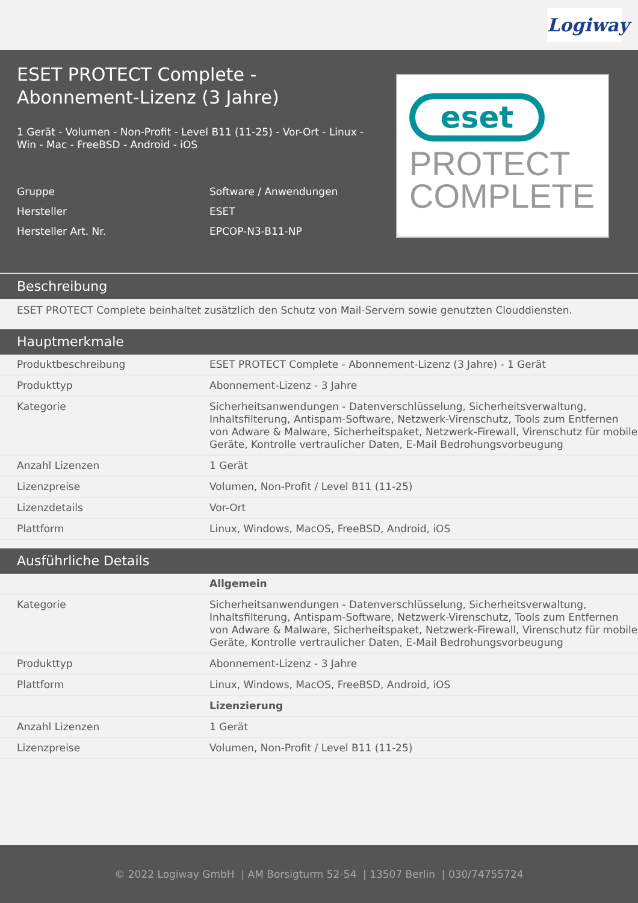Logiway
ESET PROTECT Complete - Abonnement-Lizenz (3 Jahre)
1 Gerät - Volumen - Non-Profit - Level B11 (11-25) - Vor-Ort - Linux - Win - Mac - FreeBSD - Android - iOS
| Gruppe | Software / Anwendungen |
| Hersteller | ESET |
| Hersteller Art. Nr. | EPCOP-N3-B11-NP |
eset
PROTECT
COMPLETE
Beschreibung
ESET PROTECT Complete beinhaltet zusätzlich den Schutz von Mail-Servern sowie genutzten Clouddiensten.
Hauptmerkmale
| Produktbeschreibung | ESET PROTECT Complete - Abonnement-Lizenz (3 Jahre) - 1 Gerät |
| Produkttyp | Abonnement-Lizenz - 3 Jahre |
| Kategorie | Sicherheitsanwendungen - Datenverschlüsselung, Sicherheitsverwaltung, Inhaltsfilterung, Antispam-Software, Netzwerk-Virenschutz, Tools zum Entfernen von Adware & Malware, Sicherheitspaket, Netzwerk-Firewall, Virenschutz für mobile Geräte, Kontrolle vertraulicher Daten, E-Mail Bedrohungsvorbeugung |
| Anzahl Lizenzen | 1 Gerät |
| Lizenzpreise | Volumen, Non-Profit / Level B11 (11-25) |
| Lizenzdetails | Vor-Ort |
| Plattform | Linux, Windows, MacOS, FreeBSD, Android, iOS |
Ausführliche Details
| | Allgemein |
| Kategorie | Sicherheitsanwendungen - Datenverschlüsselung, Sicherheitsverwaltung, Inhaltsfilterung, Antispam-Software, Netzwerk-Virenschutz, Tools zum Entfernen von Adware & Malware, Sicherheitspaket, Netzwerk-Firewall, Virenschutz für mobile Geräte, Kontrolle vertraulicher Daten, E-Mail Bedrohungsvorbeugung |
| Produkttyp | Abonnement-Lizenz - 3 Jahre |
| Plattform | Linux, Windows, MacOS, FreeBSD, Android, iOS |
| | Lizenzierung |
| Anzahl Lizenzen | 1 Gerät |
| Lizenzpreise | Volumen, Non-Profit / Level B11 (11-25) |
© 2022 Logiway GmbH | AM Borsigturm 52-54 | 13507 Berlin | 030/74755724